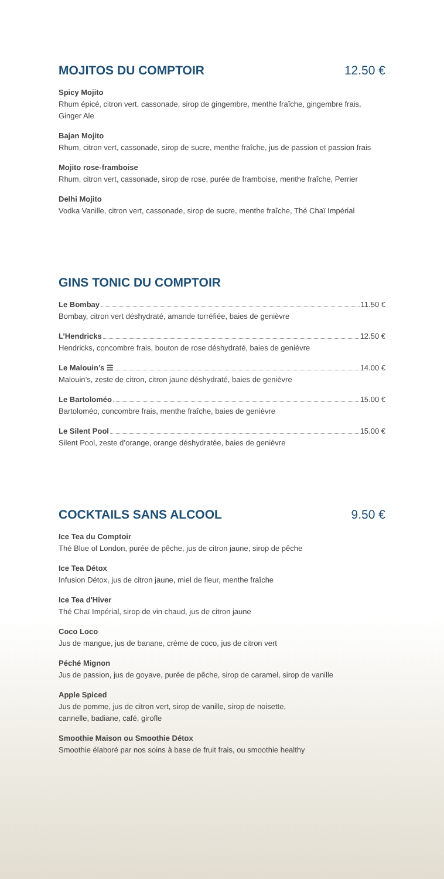MOJITOS DU COMPTOIR 12.50 €
Spicy Mojito
Rhum épicé, citron vert, cassonade, sirop de gingembre, menthe fraîche, gingembre frais, Ginger Ale
Bajan Mojito
Rhum, citron vert, cassonade, sirop de sucre, menthe fraîche, jus de passion et passion frais
Mojito rose-framboise
Rhum, citron vert, cassonade, sirop de rose, purée de framboise, menthe fraîche, Perrier
Delhi Mojito
Vodka Vanille, citron vert, cassonade, sirop de sucre, menthe fraîche, Thé Chaï Impérial
GINS TONIC DU COMPTOIR
Le Bombay 11.50 €
Bombay, citron vert déshydraté, amande torréfiée, baies de genièvre
L’Hendricks 12.50 €
Hendricks, concombre frais, bouton de rose déshydraté, baies de genièvre
Le Malouin’s ☰ 14.00 €
Malouin’s, zeste de citron, citron jaune déshydraté, baies de genièvre
Le Bartoloméo 15.00 €
Bartoloméo, concombre frais, menthe fraîche, baies de genièvre
Le Silent Pool 15.00 €
Silent Pool, zeste d’orange, orange déshydratée, baies de genièvre
COCKTAILS SANS ALCOOL 9.50 €
Ice Tea du Comptoir
Thé Blue of London, purée de pêche, jus de citron jaune, sirop de pêche
Ice Tea Détox
Infusion Détox, jus de citron jaune, miel de fleur, menthe fraîche
Ice Tea d'Hiver
Thé Chaï Impérial, sirop de vin chaud, jus de citron jaune
Coco Loco
Jus de mangue, jus de banane, crème de coco, jus de citron vert
Péché Mignon
Jus de passion, jus de goyave, purée de pêche, sirop de caramel, sirop de vanille
Apple Spiced
Jus de pomme, jus de citron vert, sirop de vanille, sirop de noisette,
cannelle, badiane, café, girofle
Smoothie Maison ou Smoothie Détox
Smoothie élaboré par nos soins à base de fruit frais, ou smoothie healthy